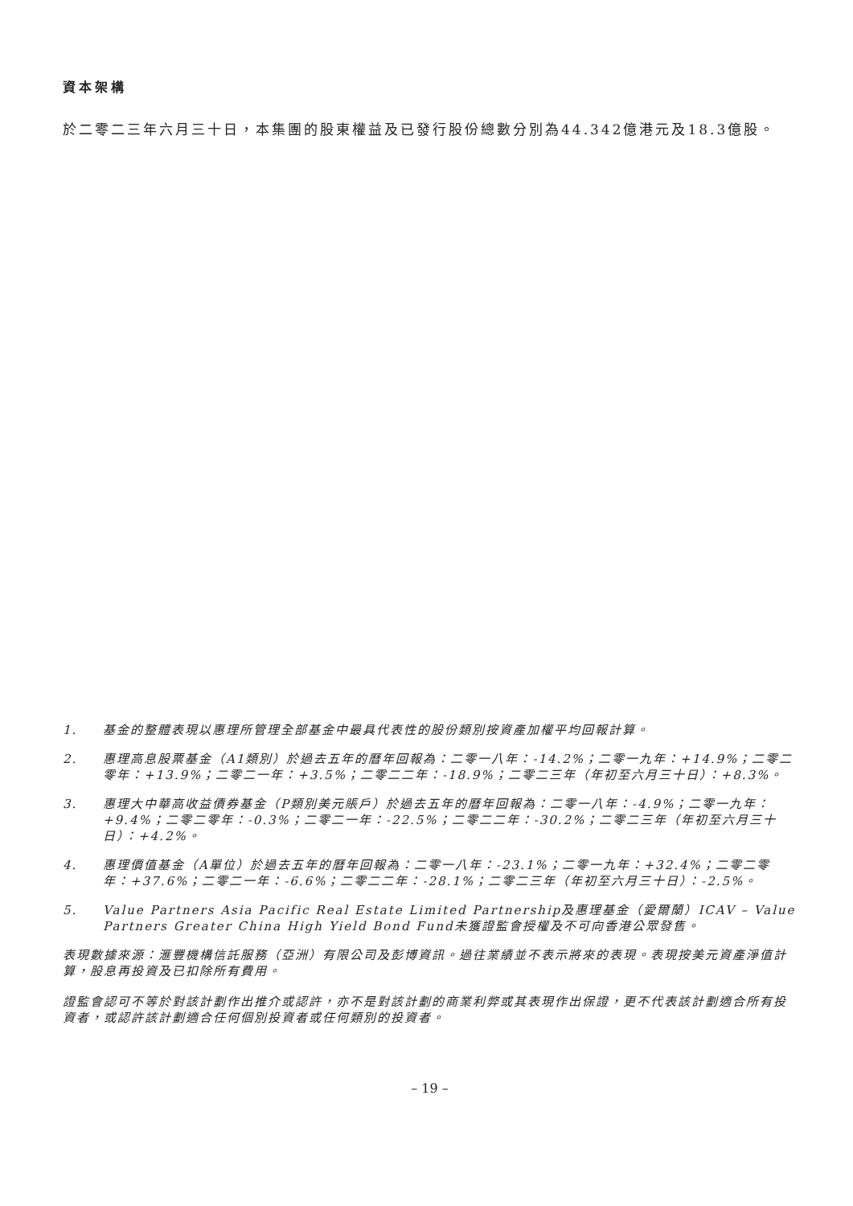資本架構
於二零二三年六月三十日，本集團的股東權益及已發行股份總數分別為44.342億港元及18.3億股。
1. 基金的整體表現以惠理所管理全部基金中最具代表性的股份類別按資產加權平均回報計算。
2. 惠理高息股票基金（A1類別）於過去五年的曆年回報為：二零一八年：-14.2%；二零一九年：+14.9%；二零二零年：+13.9%；二零二一年：+3.5%；二零二二年：-18.9%；二零二三年（年初至六月三十日）：+8.3%。
3. 惠理大中華高收益債券基金（P類別美元賬戶）於過去五年的曆年回報為：二零一八年：-4.9%；二零一九年：+9.4%；二零二零年：-0.3%；二零二一年：-22.5%；二零二二年：-30.2%；二零二三年（年初至六月三十日）：+4.2%。
4. 惠理價值基金（A單位）於過去五年的曆年回報為：二零一八年：-23.1%；二零一九年：+32.4%；二零二零年：+37.6%；二零二一年：-6.6%；二零二二年：-28.1%；二零二三年（年初至六月三十日）：-2.5%。
5. Value Partners Asia Pacific Real Estate Limited Partnership及惠理基金（愛爾蘭）ICAV – Value Partners Greater China High Yield Bond Fund未獲證監會授權及不可向香港公眾發售。
表現數據來源：滙豐機構信託服務（亞洲）有限公司及彭博資訊。過往業績並不表示將來的表現。表現按美元資產淨值計算，股息再投資及已扣除所有費用。
證監會認可不等於對該計劃作出推介或認許，亦不是對該計劃的商業利弊或其表現作出保證，更不代表該計劃適合所有投資者，或認許該計劃適合任何個別投資者或任何類別的投資者。
– 19 –